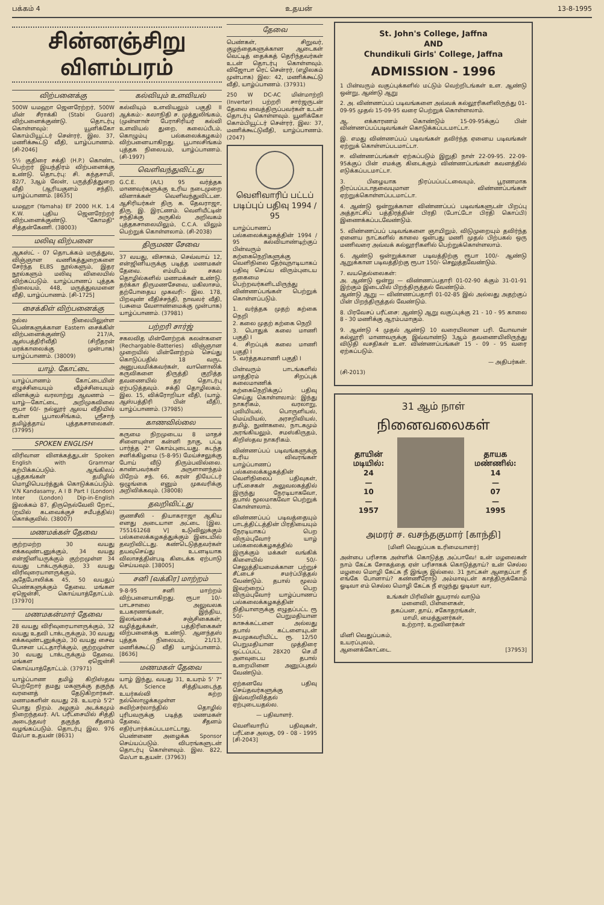பக்கம் 4 உதயன் 13-8-1995
சின்னஞ்சிறு விளம்பரம்
விற்பனைக்கு
500W யமஹா ஜெனரேற்றர், 500W மின் சீராக்கி (Stabi Guard) விற்பனைக்குண்டு. தொடர்பு கொள்ளவும்: யூனிக்கோ கொம்பியூட்டர் சென்ரர், இல. 37, மணிக்கூட்டு வீதி, யாழ்ப்பாணம். [சி-2046]
5½ குதிரை சக்தி (H.P.) கொண்ட பெற்றர் இயந்திரம் விற்பனைக்கு உண்டு. தொடர்பு: சி. கந்தசாமி, 82/7, 3ஆம் லேன், பருத்தித்துறை வீதி (ஆரியகுளம் சந்தி), யாழ்ப்பாணம். [8635]
யமஹா (Yamaha) EF 2000 H.K. 1.4 K.W. புதிய ஜெனரேற்றர் விற்பனைக்குண்டு. "கோமதி" சித்தன்கேணி. (38003)
மலிவு விற்பனை
ஆகஸ்ட் - 07 தொடக்கம் மருத்துவ, விஞ்ஞான வணிகத்துறைகளை சேர்ந்த ELBS நூல்களும், இதர நூல்களும் மலிவு விலையில் விற்கப்படும். யாழ்ப்பாணப் புத்தக நிலையம், 448, மருத்துவமனை வீதி, யாழ்ப்பாணம். [சி-1725]
சைக்கிள் விற்பனைக்கு
நல்ல நிலையிலுள்ள பெண்களுக்கான Eastern சைக்கிள் விற்பனைக்குண்டு 217/A, ஆஸ்பத்திரிவீதி (சிறீதரன் மரக்காலைக்கு முன்பாக) யாழ்ப்பாணம். (38009)
யாழ். கோட்டை
யாழ்ப்பாணம் கோட்டையின் எழுச்சியையும் வீழ்ச்சியையும் விளக்கும் வரலாற்று ஆவணம் — யாழ்—கோட்டை, அறிமுகவிலை ரூபா 60/- நல்லூர் ஆலய வீதியில் உள்ள பூபாலசிங்கம், ஸ்ரீசாந் தமிழ்த்தாய் புத்தகசாலைகள். (37995)
SPOKEN ENGLISH
விரிவான விளக்கத்துடன் Spoken English with Grammar கற்பிக்கப்படும். ஆங்கிலப் புத்தகங்கள் தமிழில் மொழிபெயர்த்துக் கொடுக்கப்படும். V.N Kandasamy, A I B Part I (London) Inter (London) Dip-in-English இலக்கம் 87, திருநெல்வேலி றோட், (றயில் கடவைக்குச் சமீபத்தில்) கொக்குவில். (38007)
மணமக்கள் தேவை
குற்றமற்ற 30 வயது எக்கவுண்டனுக்கும், 34 வயது என்ஜினியருக்கும் குற்றமுள்ள 34 வயது டாக்டருக்கும், 33 வயது விரிவுரையாளருக்கும், அதேபோலிக்க 45, 50 வயதுப் பெண்களுக்கும் தேவை. மங்கள ஏஜென்சி, கொய்யாத்தோட்டம். [37970]
மணமகன்மார் தேவை
28 வயது விரிவுரையாளருக்கும், 32 வயது உதவி டாக்டருக்கும், 30 வயது எக்கவுண்டனுக்கும், 30 வயது சைவ போசன பட்டதாரிக்கும், குற்றமுள்ள 30 வயது டாக்டருக்கும் தேவை. மங்கள ஏஜென்சி கொய்யாத்தோட்டம். (37971)
யாழ்ப்பாண தமிழ் கிறிஸ்தவ பெற்றோர் தமது மகளுக்கு தகுந்த வரனைத் தேடுகிறார்கள். மணமகளின் வயது 28. உயரம் 5'2" பொது நிறம். அழகும் அடக்கமும் நிறைந்தவர். A/L பரீட்சையில் சித்தி அடைந்தவர் தகுந்த சீதனம் வழங்கப்படும். தொடர்பு இல. 976 மே/பா உதயன் (8631)
கல்வியும் உளவியல்
கல்வியும் உளவியலும் பகுதி II ஆக்கம்:- கலாநிதி ச. முத்துலிங்கம், (முன்னாள் பேராசிரியர் கல்வி உளவியல் துறை, கலைப்பீடம், கொழும்பு பல்கலைக்கழகம்) விற்பனையாகிறது. பூபாலசிங்கம் புத்தக நிலையம், யாழ்ப்பாணம். (சி-1997)
வெளிவந்துவிட்டது
G.C.E. (A/L) 95 வர்த்தக மாணவர்களுக்கு உரிய நடைமுறை வினாக்கள் வெளிவந்துவிட்டன. ஆசிரியர்கள் திரு க. தேவராஜா, திரு. இ. இரட்ணம். வெளியீட்டின் சந்திக்கு அருகில் அறிவகம் புத்தகசாலையிலும், C.C.A. யிலும் பெற்றுக் கொள்ளலாம். (சி-2038)
திருமண சேவை
37 வயது, விசாகம், செவ்வாய் 12, என்ஜினியருக்கு படித்த மணமகள் தேவை. எம்மிடம் சகல தொழில்களில் மணமக்கள் உண்டு. தர்க்கா திருமணசேவை, மகிலாசம், தற்போதைய முகவரி:- இல. 178, பிறவுண் வீதிச்சந்தி, நாவலர் வீதி, (பசுமை வேளாண்மைக்கு முன்பாக) யாழ்ப்பாணம். (37981)
பற்றரி சார்ஜ்
சகலவித மின்னேற்றக் கலன்களை (Rechargable-Batteries) விஞ்ஞான முறையில் மின்னேற்றம் செய்து கொடுப்பதில் 18 வருட அனுபவமிக்கவர்கள், வானொலிக் கருவிகளை திருத்தி குறித்த தவணையில் தர தொடர்பு ஏற்படுத்தவும். சக்தி தொழிலகம், இல. 15, விக்ரோறியா வீதி, (யாழ். ஆஸ்பத்திரி பின் வீதி), யாழ்ப்பாணம். (37985)
காணவில்லை
கருமை நிறமுடைய 8 மாதச் சினையுள்ள கன்னி நாகு, பட்டி பார்த்த 2" கொம்புடையது. கடந்த சனிக்கிழமை (5-8-95) மேய்ச்சலுக்கு போய் வீடு திரும்பவில்லை. காண்பவர்கள் அருளானந்தம் பிறேம் சந். 66, கரன் தியேட்டர் ஒழுங்கை எனும் முகவரிக்கு அறிவிக்கவும். (38008)
தவறிவிட்டது
குணசீலி - தியாகராஜா ஆகிய எனது அடையாள அட்டை [இல. 755161268 V] உடுவிலுக்கும் பல்கலைக்கழகத்துக்கும் இடையில் தவறிவிட்டது. கண்டெடுத்தவர்கள் தயவுசெய்து உடனடியாக விலாசத்தின்படி கிடைக்க ஏற்பாடு செய்யவும். [38005]
சனி [வக்கிர] மாற்றம்
9-8-95 சனி மாற்றம் விற்பனையாகிறது. ரூபா 10/- பாடசாலை அலுவலக உபகரணங்கள், இந்திய, இலங்கைச் சஞ்சிகைகள், வழித்துக்கள், பத்திரிகைகள் விற்பனைக்கு உண்டு. ஆனந்தஸ் புத்தக நிலையம், 21/13, மணிக்கூட்டு வீதி யாழ்ப்பாணம். [8636]
மணமகள் தேவை
யாழ் இந்து, வயது 31, உயரம் 5' 7" A/L Science சித்தியடைந்த உயர்கல்வி கற்ற நல்லொழுக்கமுள்ள சுவிற்சர்லாந்தில் தொழில் புரிபவருக்கு படித்த மணமகள் தேவை. சீதனம் எதிர்பார்க்கப்படமாட்டாது. பெண்ணை அழைக்க Sponsor செய்யப்படும். விபரங்களுடன் தொடர்பு கொள்ளவும். இல. 822, மே/பா உதயன். (37963)
தேவை
பெண்கள், சிறுவர், குழந்தைகளுக்கான ஆடைகள் வெட்டித் தைக்கத் தெரிந்தவர்கள் உடன் தொடர்பு கொள்ளவும். விஜோபா ரெட் சென்ரர், (எழிலகம் முன்பாக) இல: 42, மணிக்கூட்டு வீதி, யாழ்ப்பாணம். (37931)
250 W DC-AC மின்மாற்றி (Inverter) பற்றரி சார்ஜருடன் தேவை வைத்திருப்பவர்கள் உடன் தொடர்பு கொள்ளவும். யூனிக்கோ கொம்பியூட்டர் சென்ரர், இல: 37, மணிக்கூட்டுவீதி, யாழ்ப்பாணம். (2047)
வெளிவாரிப் பட்டப் படிப்புப் பதிவு 1994 / 95
யாழ்ப்பாணப் பல்கலைக்கழகத்தின் 1994 / 95 கல்வியாண்டிற்குப் பின்வரும் கற்கைநெறிகளுக்கு வெளிநிலை தேர்வுநாடியாகப் பதிவு செய்ய விரும்புடைய தகைமை பெற்றவர்களிடமிருந்து விண்ணப்பங்கள் பெற்றுக் கொள்ளப்படும்.
1. வர்த்தக முதற் கற்கை நெறி
2. கலை முதற் கற்கை நெறி
3. பொதுக் கலை மாணி பகுதி I
4. சிறப்புக் கலை மாணி பகுதி I
5. வர்த்தகமாணி பகுதி I
பின்வரும் பாடங்களில் மாத்திரம் சிறப்புக் கலைமாணிக் கற்கைநெறிக்குப் பதிவு செய்து கொள்ளலாம்: இந்து நாகரிகம், வரலாறு, புவியியல், பொருளியல், மெய்யியல், அரசறிவியல், தமிழ், நுண்கலை, நாடகமும் அரங்கியலும், சமஸ்கிருதம், கிறிஸ்தவ நாகரிகம்.
விண்ணப்பப் படிவங்களுக்கு உரிய விவரங்கள் யாழ்ப்பாணப் பல்கலைக்கழகத்தின் வெளிநிலைப் பதிவுகள், பரீட்சைகள் அலுவலகத்தில் இருந்து நேரடியாகவோ, தபால் மூலமாகவோ பெற்றுக் கொள்ளலாம்.
விண்ணப்பப் படிவத்தையும் பாடத்திட்டத்தின் பிரதியையும் நேரடியாகப் பெற விரும்புவோர் யாழ் பல்கலைக்கழகத்தில் இருக்கும் மக்கள் வங்கிக் கிளையில் 50/- செலுத்தியமைக்கான பற்றுச் சீட்டைச் சமர்ப்பித்தல் வேண்டும். தபால் மூலம் இவற்றைப் பெற விரும்புவோர் யாழ்ப்பாணப் பல்கலைக்கழகத்தின் நிதியாளருக்கு எழுதப்பட்ட ரூ 50/- பெறுமதியான காசுக்கட்டளை அல்லது தபால் கட்டளையுடன் சுயமுகவரியிட்ட ரூ. 12/50 பெறுமதியான முத்திரை ஒட்டப்பட்ட 28X20 செ.மீ அளவுடைய தபால் உறையினை அனுப்புதல் வேண்டும்.
ஏற்கனவே பதிவு செய்தவர்களுக்கு இவ்வறிவித்தல் ஏற்புடையதல்ல.
— பதிவாளர்.
வெளிவாரிப் பதிவுகள், பரீட்சை அலகு, 09 - 08 - 1995 [சி-2043]
St. John's College, Jaffna
AND
Chundikuli Girls' College, Jaffna
ADMISSION - 1996
1 பின்வரும் வகுப்புக்களில் மட்டும் வெற்றிடங்கள் உள. ஆண்டு ஒன்று, ஆண்டு ஆறு
2. அ. விண்ணப்பப் படிவங்களை அவ்வக் கல்லூரிகளிலிருந்து 01-09-95 முதல் 15-09-95 வரை பெற்றுக் கொள்ளலாம்.
ஆ. எக்காரணம் கொண்டும் 15-09-95க்குப் பின் விண்ணப்பப்படிவங்கள் கொடுக்கப்படமாட்டா.
இ. எமது விண்ணப்பப் படிவங்கள் தவிர்ந்த ஏனைய படிவங்கள் ஏற்றுக் கொள்ளப்படமாட்டா.
ஈ. விண்ணப்பங்கள் ஏற்கப்படும் இறுதி நாள் 22-09-95. 22-09-95க்குப் பின் எமக்கு கிடைக்கும் விண்ணப்பங்கள் கவனத்தில் எடுக்கப்படமாட்டா.
3. பிழையாக நிரப்பப்பட்டவையும், பூரணமாக நிரப்பப்படாதவையுமான விண்ணப்பங்கள் ஏற்றுக்கொள்ளப்படமாட்டா.
4. ஆண்டு ஒன்றுக்கான விண்ணப்பப் படிவங்களுடன் பிறப்பு அத்தாட்சிப் பத்திரத்தின் பிரதி (போட்டோ பிரதி கொப்பி) இணைக்கப்படவேண்டும்.
5. விண்ணப்பப் படிவங்களை ஞாயிறும், விடுமுறையும் தவிர்ந்த ஏனைய நாட்களில் காலை ஒன்பது மணி முதல் பிற்பகல் ஒரு மணிவரை அவ்வக் கல்லூரிகளில் பெற்றுக்கொள்ளலாம்.
6. ஆண்டு ஒன்றுக்கான படிவத்திற்கு ரூபா 100/- ஆண்டு ஆறுக்கான படிவத்திற்கு ரூபா 150/- செலுத்தவேண்டும்.
7. வயதெல்லைகள்:
அ. ஆண்டு ஒன்று — விண்ணப்பதாரி 01-02-90 க்கும் 31-01-91 இற்கும் இடையில் பிறந்திருத்தல் வேண்டும்.
ஆண்டு ஆறு — விண்ணப்பதாரி 01-02-85 இல் அல்லது அதற்குப் பின் பிறந்திருத்தல் வேண்டும்.
8. பிரவேசப் பரீட்சை: ஆண்டு ஆறு வகுப்புக்கு 21 - 10 - 95 காலை 8 - 30 மணிக்கு ஆரம்பமாகும்.
9. ஆண்டு 4 முதல் ஆண்டு 10 வரையிலான பரி. யோவான் கல்லூரி மாணவருக்கு இவ்வாண்டு 3ஆம் தவணையிலிருந்து விடுதி வசதிகள் உள. விண்ணப்பங்கள் 15 - 09 - 95 வரை ஏற்கப்படும்.
— அதிபர்கள்.
(சி-2013)
31 ஆம் நாள்
நினைவலைகள்
தாயின் மடியில்:
24
—
10
—
1957
தாயக மண்ணில்:
14
—
07
—
1995
அமரர் ச. வசந்தகுமார் [காந்தி]
[மினி வெதுப்பக உரிமையாளர்]
அன்பை பரிசாக அள்ளிக் கொடுத்த அப்பாவே! உன் மழலைகள் நாம் கேட்க சோகத்தை ஏன் பரிசாகக் கொடுத்தாய்? உன் செல்ல மழலை மொழி கேட்க நீ இங்கு இல்லை. 31 நாட்கள் ஆனதப்பா நீ எங்கே போனாய்? கண்ணீரோடு அம்மாவுடன் காத்திருக்கோம் ஓடிவா எம் செல்ல மொழி கேட்க நீ எழுந்து ஓடிவா வா,
உங்கள் பிரிவின் துயரால் வாடும்
மனைவி, பிள்ளைகள்,
தகப்பன, தாய், சகோதரங்கள்,
மாமி, மைத்துனர்கள்,
உற்றார், உறவினர்கள்
மினி வெதுப்பகம்,
உயரப்புலம்,
ஆனைக்கோட்டை. [37953]